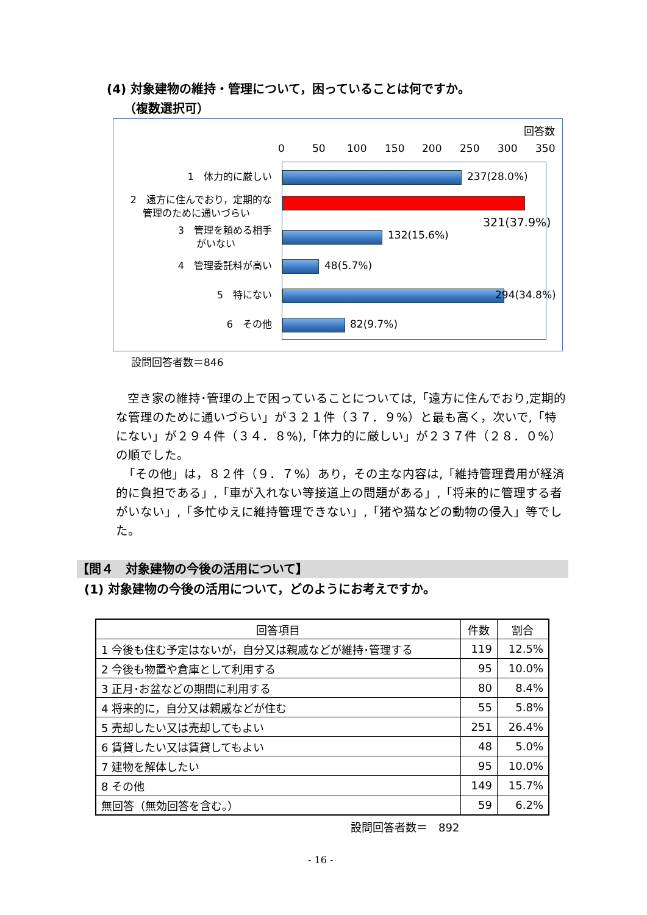(4) 対象建物の維持・管理について，困っていることは何ですか。
（複数選択可）
回答数
0 50 100 150 200 250 300 350
1　体力的に厳しい 237(28.0%)
2　遠方に住んでおり，定期的な
管理のために通いづらい
321(37.9%)
3　管理を頼める相手
がいない
132(15.6%)
4　管理委託料が高い 48(5.7%)
5　特にない 294(34.8%)
6　その他 82(9.7%)
設問回答者数＝846
空き家の維持･管理の上で困っていることについては,「遠方に住んでおり,定期的な管理のために通いづらい」が３２１件（３７．９%）と最も高く，次いで,「特にない」が２９４件（３４．８%),「体力的に厳しい」が２３７件（２８．０%）の順でした。
「その他」は，８２件（９．７%）あり，その主な内容は,「維持管理費用が経済的に負担である」,「車が入れない等接道上の問題がある」,「将来的に管理する者がいない」,「多忙ゆえに維持管理できない」,「猪や猫などの動物の侵入」等でした。
【問４　対象建物の今後の活用について】
(1) 対象建物の今後の活用について，どのようにお考えですか。
| 回答項目 | 件数 | 割合 |
| --- | --- | --- |
| 1 今後も住む予定はないが，自分又は親戚などが維持･管理する | 119 | 12.5% |
| 2 今後も物置や倉庫として利用する | 95 | 10.0% |
| 3 正月･お盆などの期間に利用する | 80 | 8.4% |
| 4 将来的に，自分又は親戚などが住む | 55 | 5.8% |
| 5 売却したい又は売却してもよい | 251 | 26.4% |
| 6 賃貸したい又は賃貸してもよい | 48 | 5.0% |
| 7 建物を解体したい | 95 | 10.0% |
| 8 その他 | 149 | 15.7% |
| 無回答（無効回答を含む。） | 59 | 6.2% |
設問回答者数＝　892
- 16 -